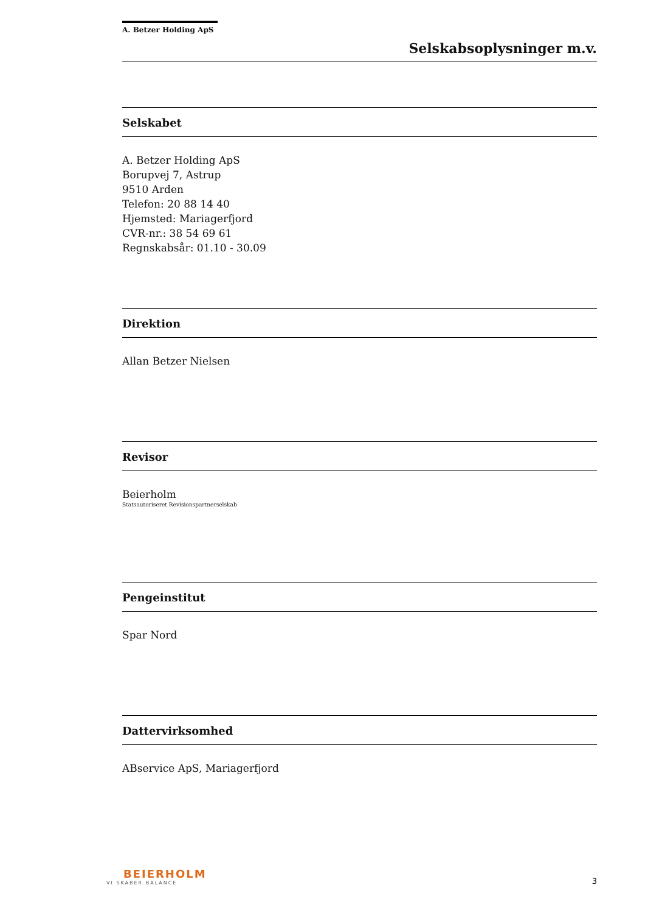A. Betzer Holding ApS
Selskabsoplysninger m.v.
Selskabet
A. Betzer Holding ApS
Borupvej 7, Astrup
9510 Arden
Telefon: 20 88 14 40
Hjemsted: Mariagerfjord
CVR-nr.: 38 54 69 61
Regnskabsår: 01.10 - 30.09
Direktion
Allan Betzer Nielsen
Revisor
Beierholm
Statsautoriseret Revisionspartnerselskab
Pengeinstitut
Spar Nord
Dattervirksomhed
ABservice ApS, Mariagerfjord
BEIERHOLM
VI SKABER BALANCE
3